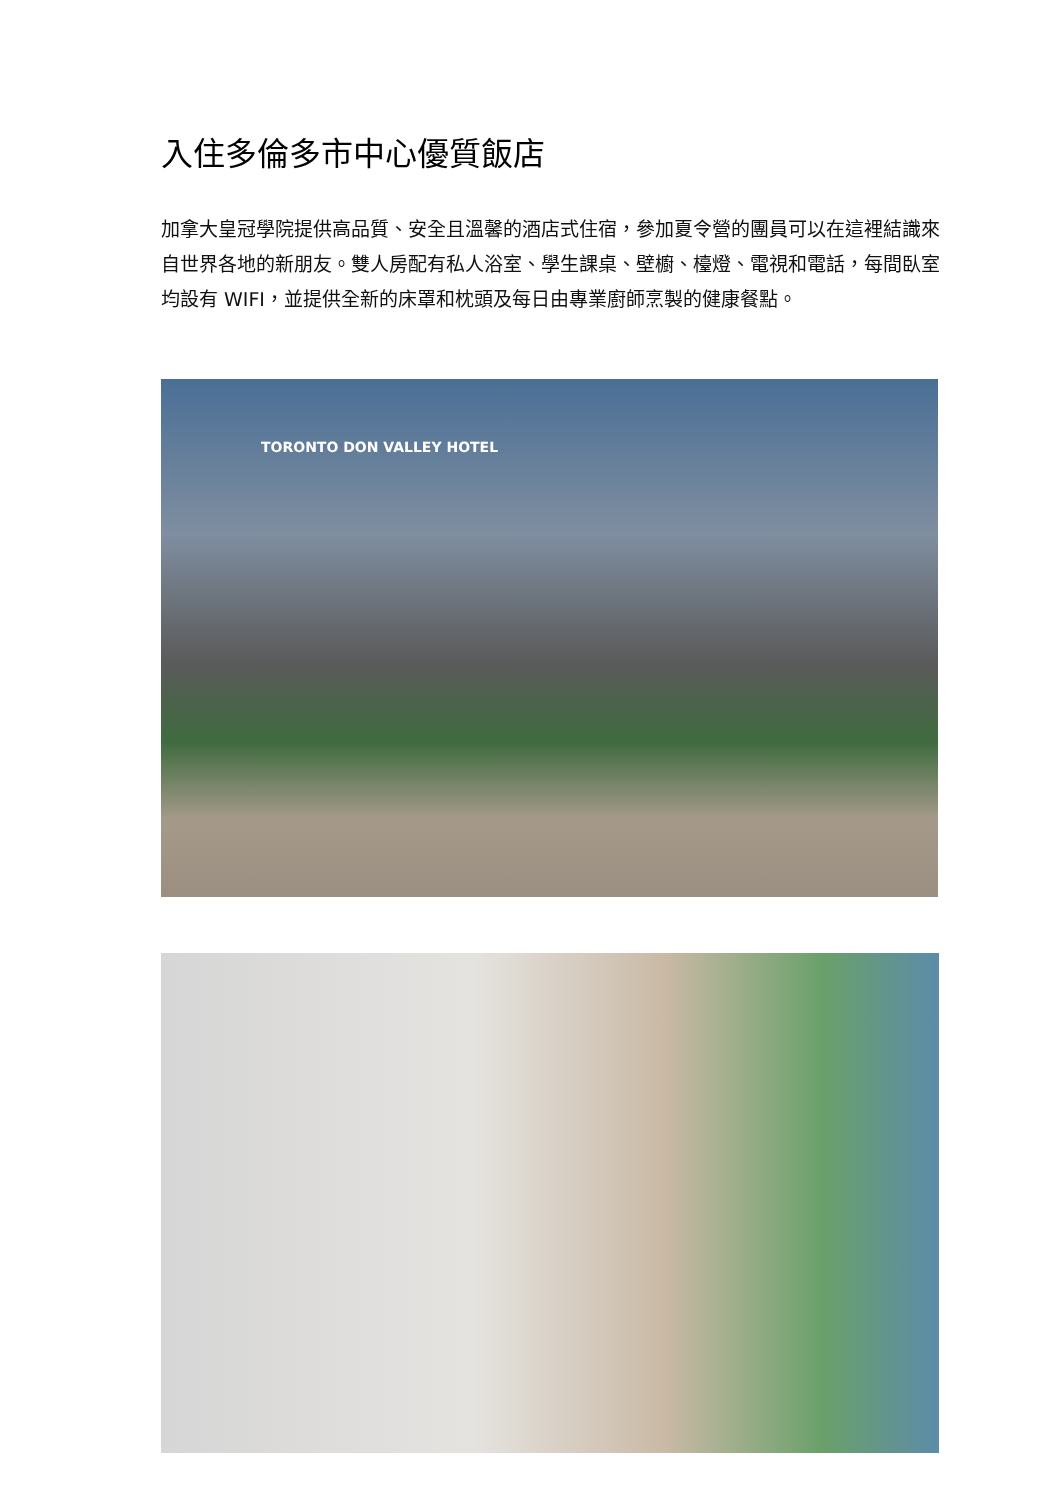入住多倫多市中心優質飯店
加拿大皇冠學院提供高品質、安全且溫馨的酒店式住宿，參加夏令營的團員可以在這裡結識來自世界各地的新朋友。雙人房配有私人浴室、學生課桌、壁櫥、檯燈、電視和電話，每間臥室均設有 WIFI，並提供全新的床罩和枕頭及每日由專業廚師烹製的健康餐點。
TORONTO DON VALLEY HOTEL